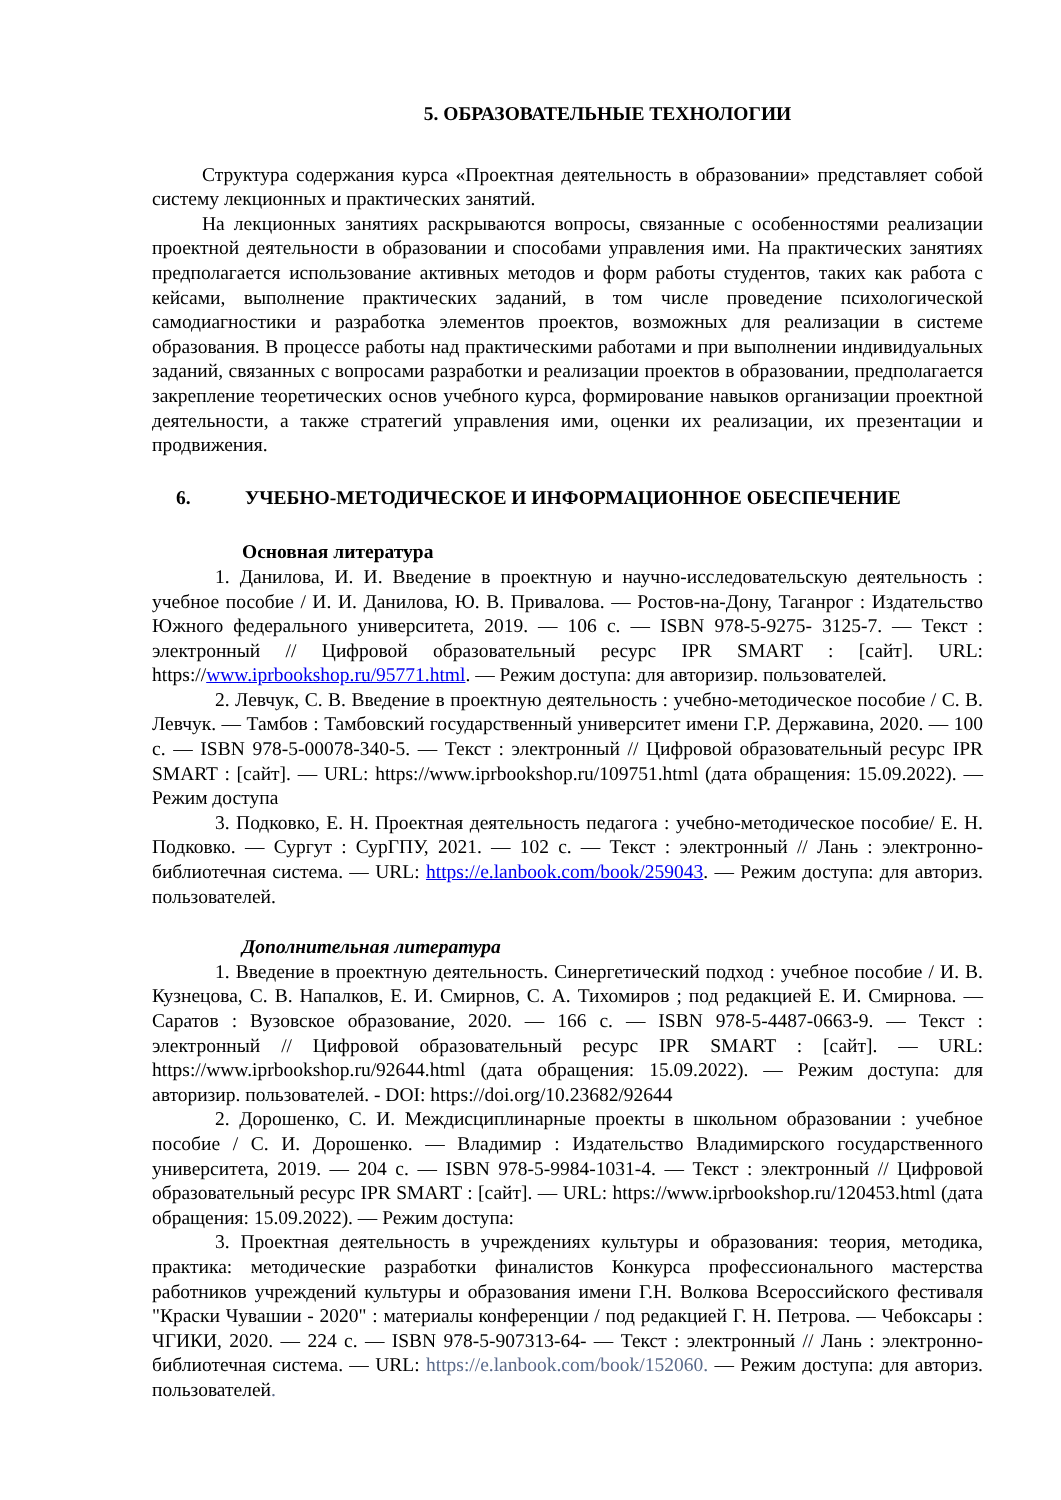5. ОБРАЗОВАТЕЛЬНЫЕ ТЕХНОЛОГИИ
Структура содержания курса «Проектная деятельность в образовании» представляет собой систему лекционных и практических занятий.
На лекционных занятиях раскрываются вопросы, связанные с особенностями реализации проектной деятельности в образовании и способами управления ими. На практических занятиях предполагается использование активных методов и форм работы студентов, таких как работа с кейсами, выполнение практических заданий, в том числе проведение психологической самодиагностики и разработка элементов проектов, возможных для реализации в системе образования. В процессе работы над практическими работами и при выполнении индивидуальных заданий, связанных с вопросами разработки и реализации проектов в образовании, предполагается закрепление теоретических основ учебного курса, формирование навыков организации проектной деятельности, а также стратегий управления ими, оценки их реализации, их презентации и продвижения.
6. УЧЕБНО-МЕТОДИЧЕСКОЕ И ИНФОРМАЦИОННОЕ ОБЕСПЕЧЕНИЕ
Основная литература
1. Данилова, И. И. Введение в проектную и научно-исследовательскую деятельность : учебное пособие / И. И. Данилова, Ю. В. Привалова. — Ростов-на-Дону, Таганрог : Издательство Южного федерального университета, 2019. — 106 с. — ISBN 978-5-9275- 3125-7. — Текст : электронный // Цифровой образовательный ресурс IPR SMART : [сайт]. URL: https://www.iprbookshop.ru/95771.html. — Режим доступа: для авторизир. пользователей.
2. Левчук, С. В. Введение в проектную деятельность : учебно-методическое пособие / С. В. Левчук. — Тамбов : Тамбовский государственный университет имени Г.Р. Державина, 2020. — 100 с. — ISBN 978-5-00078-340-5. — Текст : электронный // Цифровой образовательный ресурс IPR SMART : [сайт]. — URL: https://www.iprbookshop.ru/109751.html (дата обращения: 15.09.2022). — Режим доступа
3. Подковко, Е. Н. Проектная деятельность педагога : учебно-методическое пособие/ Е. Н. Подковко. — Сургут : СурГПУ, 2021. — 102 с. — Текст : электронный // Лань : электронно-библиотечная система. — URL: https://e.lanbook.com/book/259043. — Режим доступа: для авториз. пользователей.
Дополнительная литература
1. Введение в проектную деятельность. Синергетический подход : учебное пособие / И. В. Кузнецова, С. В. Напалков, Е. И. Смирнов, С. А. Тихомиров ; под редакцией Е. И. Смирнова. — Саратов : Вузовское образование, 2020. — 166 с. — ISBN 978-5-4487-0663-9. — Текст : электронный // Цифровой образовательный ресурс IPR SMART : [сайт]. — URL: https://www.iprbookshop.ru/92644.html (дата обращения: 15.09.2022). — Режим доступа: для авторизир. пользователей. - DOI: https://doi.org/10.23682/92644
2. Дорошенко, С. И. Междисциплинарные проекты в школьном образовании : учебное пособие / С. И. Дорошенко. — Владимир : Издательство Владимирского государственного университета, 2019. — 204 с. — ISBN 978-5-9984-1031-4. — Текст : электронный // Цифровой образовательный ресурс IPR SMART : [сайт]. — URL: https://www.iprbookshop.ru/120453.html (дата обращения: 15.09.2022). — Режим доступа:
3. Проектная деятельность в учреждениях культуры и образования: теория, методика, практика: методические разработки финалистов Конкурса профессионального мастерства работников учреждений культуры и образования имени Г.Н. Волкова Всероссийского фестиваля "Краски Чувашии - 2020" : материалы конференции / под редакцией Г. Н. Петрова. — Чебоксары : ЧГИКИ, 2020. — 224 с. — ISBN 978-5-907313-64- — Текст : электронный // Лань : электронно-библиотечная система. — URL: https://e.lanbook.com/book/152060. — Режим доступа: для авториз. пользователей.